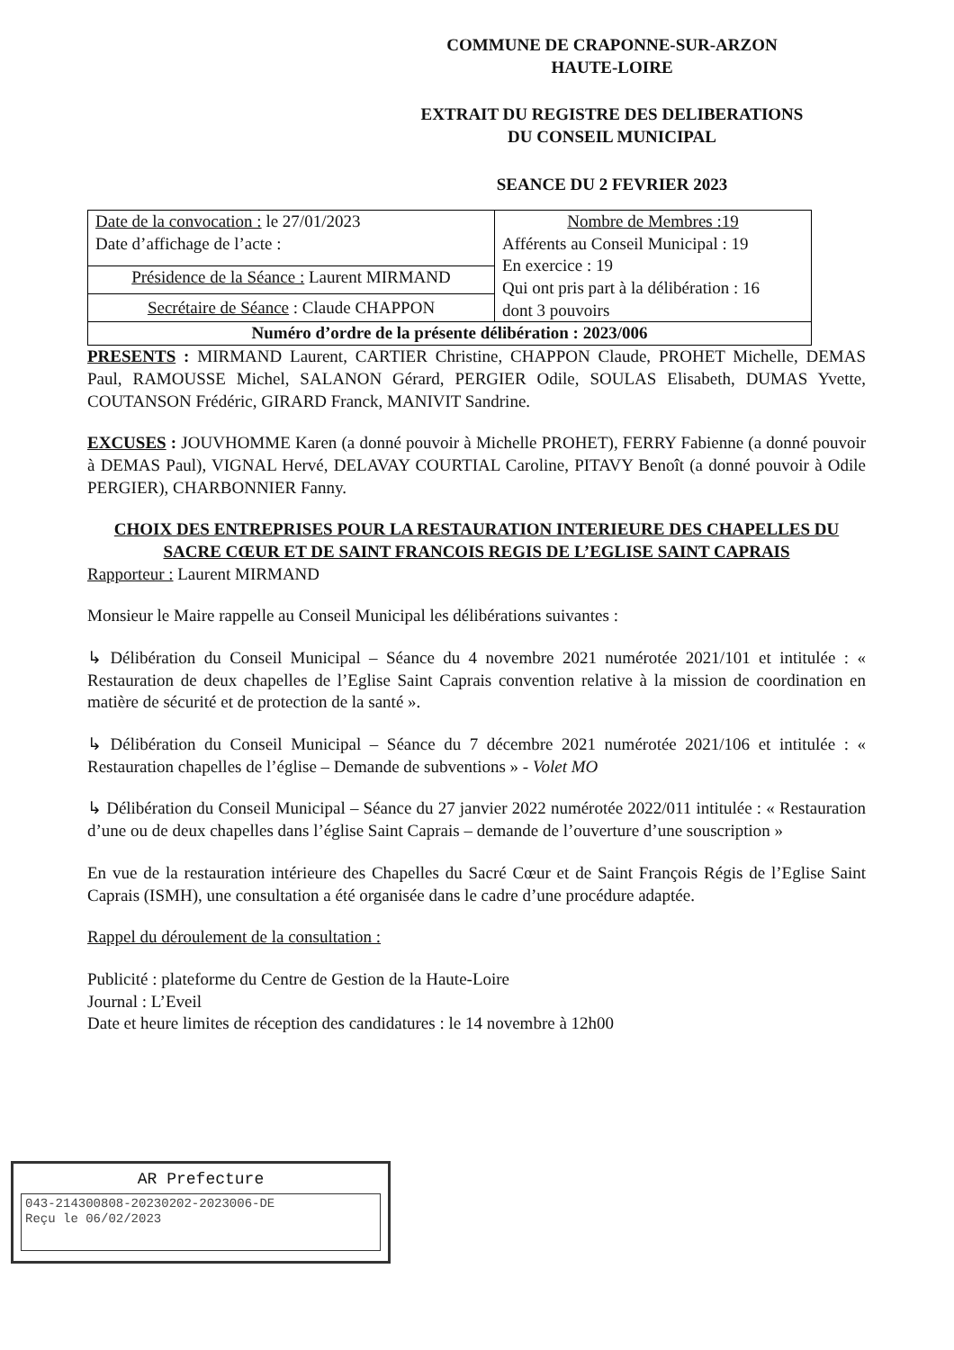COMMUNE DE CRAPONNE-SUR-ARZON
HAUTE-LOIRE
EXTRAIT DU REGISTRE DES DELIBERATIONS
DU CONSEIL MUNICIPAL
SEANCE DU 2 FEVRIER 2023
| Date de la convocation : le 27/01/2023 Date d’affichage de l’acte : | Nombre de Membres :19 Afférents au Conseil Municipal : 19 En exercice : 19 Qui ont pris part à la délibération : 16 dont 3 pouvoirs |
| Présidence de la Séance : Laurent MIRMAND | |
| Secrétaire de Séance : Claude CHAPPON | |
| Numéro d’ordre de la présente délibération : 2023/006 | |
PRESENTS : MIRMAND Laurent, CARTIER Christine, CHAPPON Claude, PROHET Michelle, DEMAS Paul, RAMOUSSE Michel, SALANON Gérard, PERGIER Odile, SOULAS Elisabeth, DUMAS Yvette, COUTANSON Frédéric, GIRARD Franck, MANIVIT Sandrine.
EXCUSES : JOUVHOMME Karen (a donné pouvoir à Michelle PROHET), FERRY Fabienne (a donné pouvoir à DEMAS Paul), VIGNAL Hervé, DELAVAY COURTIAL Caroline, PITAVY Benoît (a donné pouvoir à Odile PERGIER), CHARBONNIER Fanny.
CHOIX DES ENTREPRISES POUR LA RESTAURATION INTERIEURE DES CHAPELLES DU SACRE CŒUR ET DE SAINT FRANCOIS REGIS DE L’EGLISE SAINT CAPRAIS
Rapporteur : Laurent MIRMAND
Monsieur le Maire rappelle au Conseil Municipal les délibérations suivantes :
↳ Délibération du Conseil Municipal – Séance du 4 novembre 2021 numérotée 2021/101 et intitulée : « Restauration de deux chapelles de l’Eglise Saint Caprais convention relative à la mission de coordination en matière de sécurité et de protection de la santé ».
↳ Délibération du Conseil Municipal – Séance du 7 décembre 2021 numérotée 2021/106 et intitulée : « Restauration chapelles de l’église – Demande de subventions » - Volet MO
↳ Délibération du Conseil Municipal – Séance du 27 janvier 2022 numérotée 2022/011 intitulée : « Restauration d’une ou de deux chapelles dans l’église Saint Caprais – demande de l’ouverture d’une souscription »
En vue de la restauration intérieure des Chapelles du Sacré Cœur et de Saint François Régis de l’Eglise Saint Caprais (ISMH), une consultation a été organisée dans le cadre d’une procédure adaptée.
Rappel du déroulement de la consultation :
Publicité : plateforme du Centre de Gestion de la Haute-Loire
Journal : L’Eveil
Date et heure limites de réception des candidatures : le 14 novembre à 12h00
AR Prefecture
043-214300808-20230202-2023006-DE
Reçu le 06/02/2023